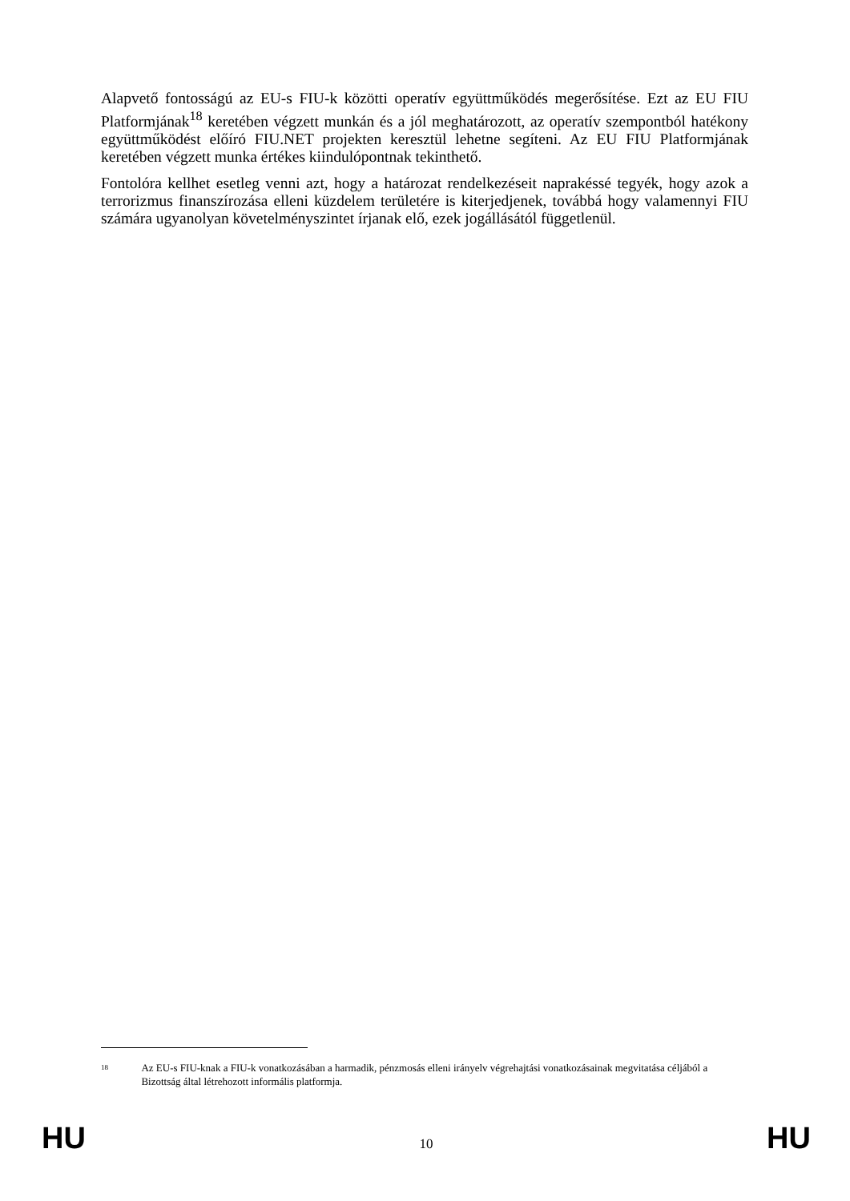Alapvető fontosságú az EU-s FIU-k közötti operatív együttműködés megerősítése. Ezt az EU FIU Platformjának<sup>18</sup> keretében végzett munkán és a jól meghatározott, az operatív szempontból hatékony együttműködést előíró FIU.NET projekten keresztül lehetne segíteni. Az EU FIU Platformjának keretében végzett munka értékes kiindulópontnak tekinthető.
Fontolóra kellhet esetleg venni azt, hogy a határozat rendelkezéseit naprakéssé tegyék, hogy azok a terrorizmus finanszírozása elleni küzdelem területére is kiterjedjenek, továbbá hogy valamennyi FIU számára ugyanolyan követelményszintet írjanak elő, ezek jogállásától függetlenül.
18 Az EU-s FIU-knak a FIU-k vonatkozásában a harmadik, pénzmosás elleni irányelv végrehajtási vonatkozásainak megvitatása céljából a Bizottság által létrehozott informális platformja.
HU 10 HU